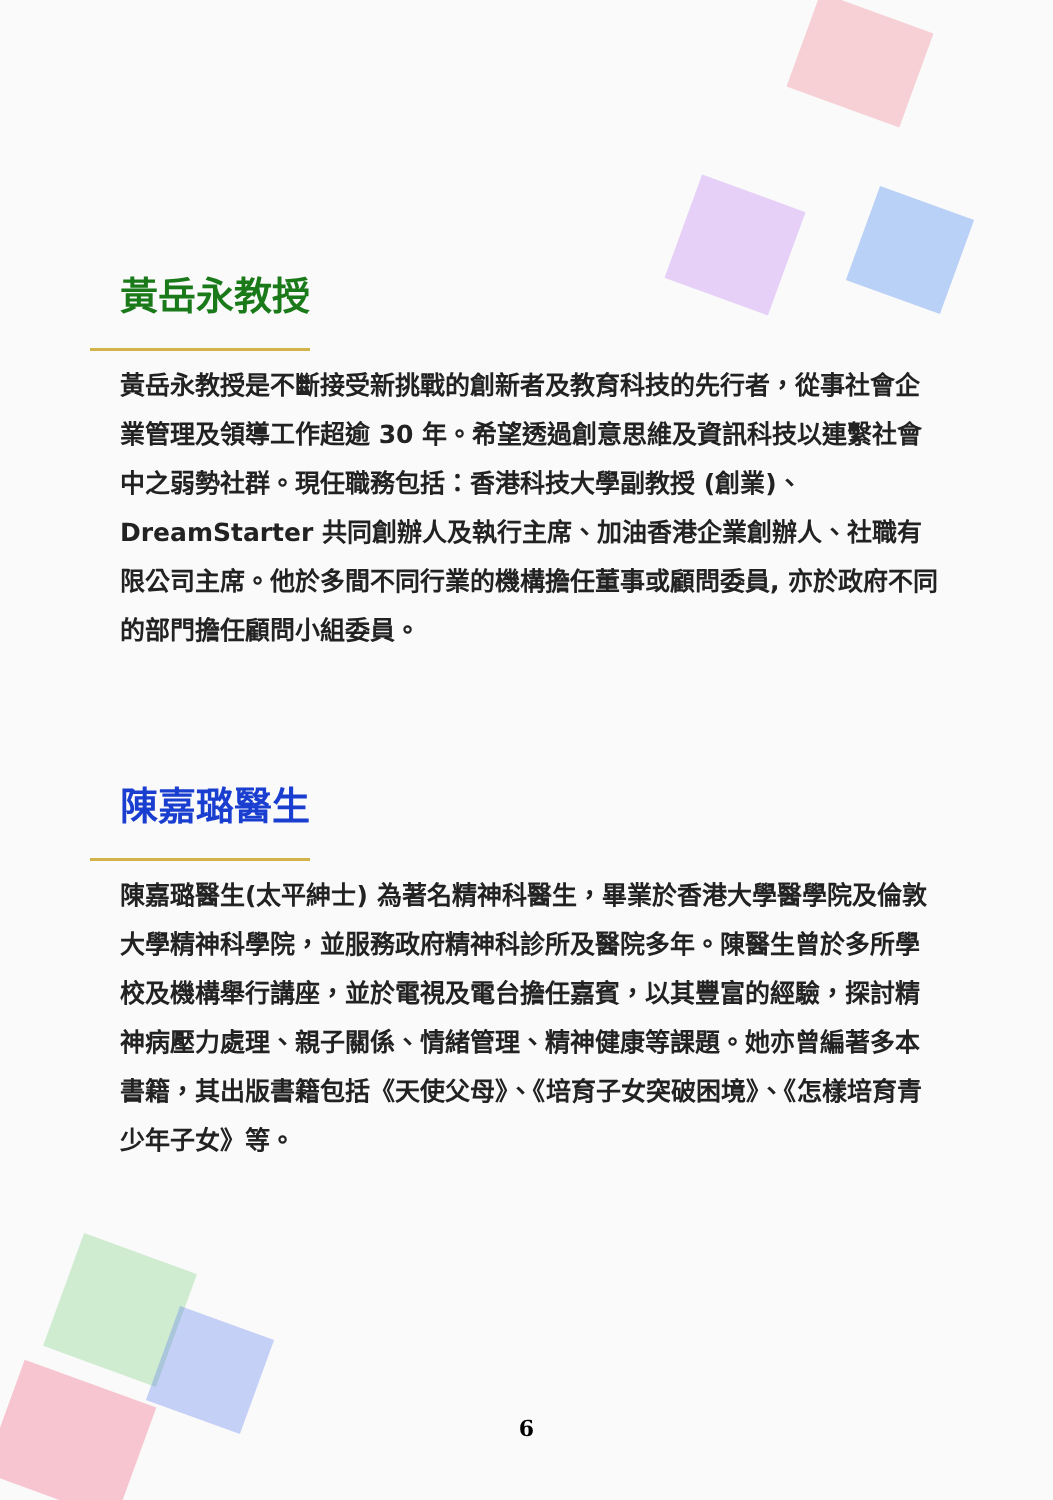黃岳永教授
黃岳永教授是不斷接受新挑戰的創新者及教育科技的先行者，從事社會企業管理及領導工作超逾 30 年。希望透過創意思維及資訊科技以連繫社會中之弱勢社群。現任職務包括：香港科技大學副教授 (創業)、DreamStarter 共同創辦人及執行主席、加油香港企業創辦人、社職有限公司主席。他於多間不同行業的機構擔任董事或顧問委員, 亦於政府不同的部門擔任顧問小組委員。
陳嘉璐醫生
陳嘉璐醫生(太平紳士) 為著名精神科醫生，畢業於香港大學醫學院及倫敦大學精神科學院，並服務政府精神科診所及醫院多年。陳醫生曾於多所學校及機構舉行講座，並於電視及電台擔任嘉賓，以其豐富的經驗，探討精神病壓力處理、親子關係、情緒管理、精神健康等課題。她亦曾編著多本書籍，其出版書籍包括《天使父母》、《培育子女突破困境》、《怎樣培育青少年子女》等。
6